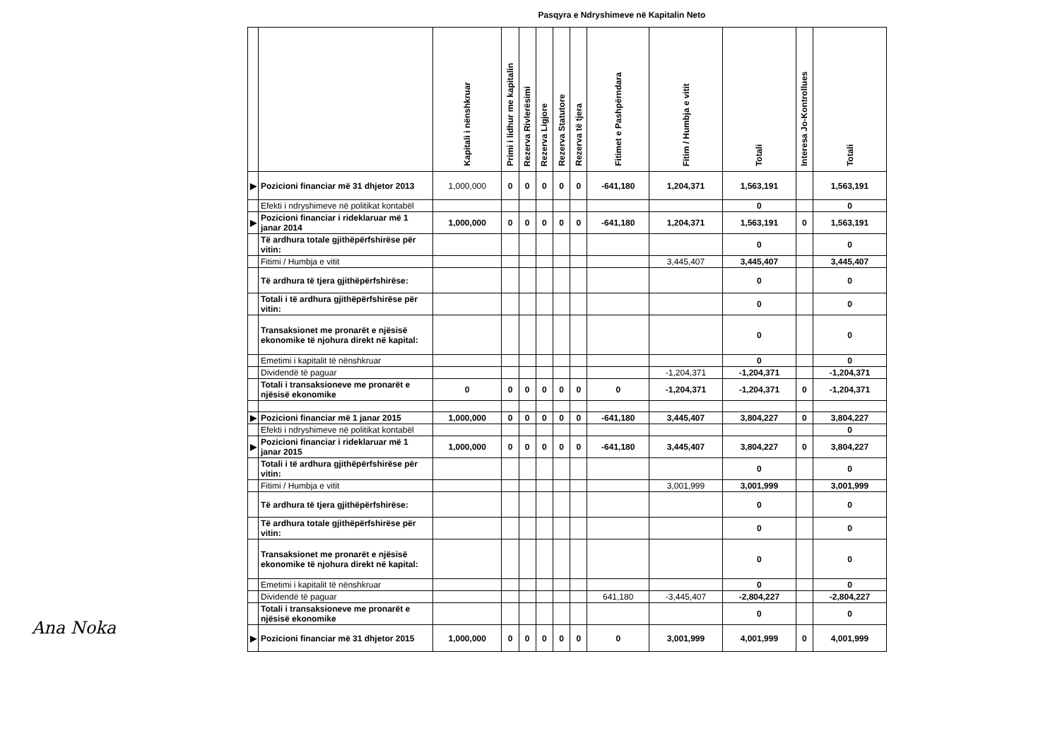Pasqyra e Ndryshimeve në Kapitalin Neto
| | | Kapitali i nënshkruar | Primi i lidhur me kapitalin | Rezerva Rivlerësimi | Rezerva Ligjore | Rezerva Statutore | Rezerva të tjera | Fitimet e Pashpërndara | Fitim / Humbja e vitit | Totali | Interesa Jo-Kontrollues | Totali |
| --- | --- | --- | --- | --- | --- | --- | --- | --- | --- | --- | --- | --- |
| ▶ | Pozicioni financiar më 31 dhjetor 2013 | 1,000,000 | 0 | 0 | 0 | 0 | 0 | -641,180 | 1,204,371 | 1,563,191 | | 1,563,191 |
| | Efekti i ndryshimeve në politikat kontabël | | | | | | | | | 0 | | 0 |
| ▶ | Pozicioni financiar i rideklaruar më 1 janar 2014 | 1,000,000 | 0 | 0 | 0 | 0 | 0 | -641,180 | 1,204,371 | 1,563,191 | 0 | 1,563,191 |
| | Të ardhura totale gjithëpërfshirëse për vitin: | | | | | | | | | 0 | | 0 |
| | Fitimi / Humbja e vitit | | | | | | | | 3,445,407 | 3,445,407 | | 3,445,407 |
| | Të ardhura të tjera gjithëpërfshirëse: | | | | | | | | | 0 | | 0 |
| | Totali i të ardhura gjithëpërfshirëse për vitin: | | | | | | | | | 0 | | 0 |
| | Transaksionet me pronarët e njësisë ekonomike të njohura direkt në kapital: | | | | | | | | | 0 | | 0 |
| | Emetimi i kapitalit të nënshkruar | | | | | | | | | 0 | | 0 |
| | Dividendë të paguar | | | | | | | | -1,204,371 | -1,204,371 | | -1,204,371 |
| | Totali i transaksioneve me pronarët e njësisë ekonomike | 0 | 0 | 0 | 0 | 0 | 0 | 0 | -1,204,371 | -1,204,371 | 0 | -1,204,371 |
| ▶ | Pozicioni financiar më 1 janar 2015 | 1,000,000 | 0 | 0 | 0 | 0 | 0 | -641,180 | 3,445,407 | 3,804,227 | 0 | 3,804,227 |
| | Efekti i ndryshimeve në politikat kontabël | | | | | | | | | | | 0 |
| ▶ | Pozicioni financiar i rideklaruar më 1 janar 2015 | 1,000,000 | 0 | 0 | 0 | 0 | 0 | -641,180 | 3,445,407 | 3,804,227 | 0 | 3,804,227 |
| | Totali i të ardhura gjithëpërfshirëse për vitin: | | | | | | | | | 0 | | 0 |
| | Fitimi / Humbja e vitit | | | | | | | | 3,001,999 | 3,001,999 | | 3,001,999 |
| | Të ardhura të tjera gjithëpërfshirëse: | | | | | | | | | 0 | | 0 |
| | Të ardhura totale gjithëpërfshirëse për vitin: | | | | | | | | | 0 | | 0 |
| | Transaksionet me pronarët e njësisë ekonomike të njohura direkt në kapital: | | | | | | | | | 0 | | 0 |
| | Emetimi i kapitalit të nënshkruar | | | | | | | | | 0 | | 0 |
| | Dividendë të paguar | | | | | | | 641,180 | -3,445,407 | -2,804,227 | | -2,804,227 |
| | Totali i transaksioneve me pronarët e njësisë ekonomike | | | | | | | | | 0 | | 0 |
| ▶ | Pozicioni financiar më 31 dhjetor 2015 | 1,000,000 | 0 | 0 | 0 | 0 | 0 | 0 | 3,001,999 | 4,001,999 | 0 | 4,001,999 |
Ana Noka